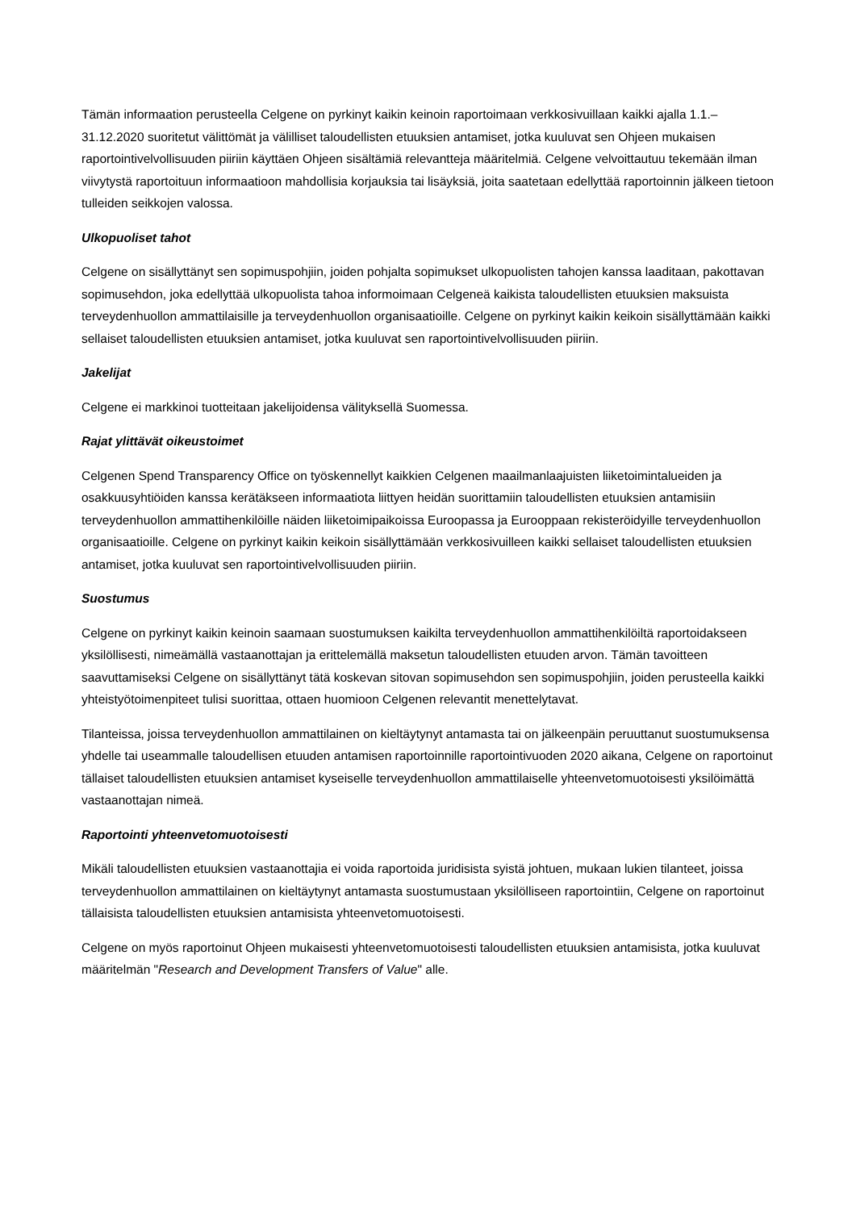Tämän informaation perusteella Celgene on pyrkinyt kaikin keinoin raportoimaan verkkosivuillaan kaikki ajalla 1.1.–31.12.2020 suoritetut välittömät ja välilliset taloudellisten etuuksien antamiset, jotka kuuluvat sen Ohjeen mukaisen raportointivelvollisuuden piiriin käyttäen Ohjeen sisältämiä relevantteja määritelmiä. Celgene velvoittautuu tekemään ilman viivytystä raportoituun informaatioon mahdollisia korjauksia tai lisäyksiä, joita saatetaan edellyttää raportoinnin jälkeen tietoon tulleiden seikkojen valossa.
Ulkopuoliset tahot
Celgene on sisällyttänyt sen sopimuspohjiin, joiden pohjalta sopimukset ulkopuolisten tahojen kanssa laaditaan, pakottavan sopimusehdon, joka edellyttää ulkopuolista tahoa informoimaan Celgeneä kaikista taloudellisten etuuksien maksuista terveydenhuollon ammattilaisille ja terveydenhuollon organisaatioille. Celgene on pyrkinyt kaikin keikoin sisällyttämään kaikki sellaiset taloudellisten etuuksien antamiset, jotka kuuluvat sen raportointivelvollisuuden piiriin.
Jakelijat
Celgene ei markkinoi tuotteitaan jakelijoidensa välityksellä Suomessa.
Rajat ylittävät oikeustoimet
Celgenen Spend Transparency Office on työskennellyt kaikkien Celgenen maailmanlaajuisten liiketoimintalueiden ja osakkuusyhtiöiden kanssa kerätäkseen informaatiota liittyen heidän suorittamiin taloudellisten etuuksien antamisiin terveydenhuollon ammattihenkilöille näiden liiketoimipaikoissa Euroopassa ja Eurooppaan rekisteröidyille terveydenhuollon organisaatioille. Celgene on pyrkinyt kaikin keikoin sisällyttämään verkkosivuilleen kaikki sellaiset taloudellisten etuuksien antamiset, jotka kuuluvat sen raportointivelvollisuuden piiriin.
Suostumus
Celgene on pyrkinyt kaikin keinoin saamaan suostumuksen kaikilta terveydenhuollon ammattihenkilöiltä raportoidakseen yksilöllisesti, nimeämällä vastaanottajan ja erittelemällä maksetun taloudellisten etuuden arvon. Tämän tavoitteen saavuttamiseksi Celgene on sisällyttänyt tätä koskevan sitovan sopimusehdon sen sopimuspohjiin, joiden perusteella kaikki yhteistyötoimenpiteet tulisi suorittaa, ottaen huomioon Celgenen relevantit menettelytavat.
Tilanteissa, joissa terveydenhuollon ammattilainen on kieltäytynyt antamasta tai on jälkeenpäin peruuttanut suostumuksensa yhdelle tai useammalle taloudellisen etuuden antamisen raportoinnille raportointivuoden 2020 aikana, Celgene on raportoinut tällaiset taloudellisten etuuksien antamiset kyseiselle terveydenhuollon ammattilaiselle yhteenvetomuotoisesti yksilöimättä vastaanottajan nimeä.
Raportointi yhteenvetomuotoisesti
Mikäli taloudellisten etuuksien vastaanottajia ei voida raportoida juridisista syistä johtuen, mukaan lukien tilanteet, joissa terveydenhuollon ammattilainen on kieltäytynyt antamasta suostumustaan yksilölliseen raportointiin, Celgene on raportoinut tällaisista taloudellisten etuuksien antamisista yhteenvetomuotoisesti.
Celgene on myös raportoinut Ohjeen mukaisesti yhteenvetomuotoisesti taloudellisten etuuksien antamisista, jotka kuuluvat määritelmän "Research and Development Transfers of Value" alle.